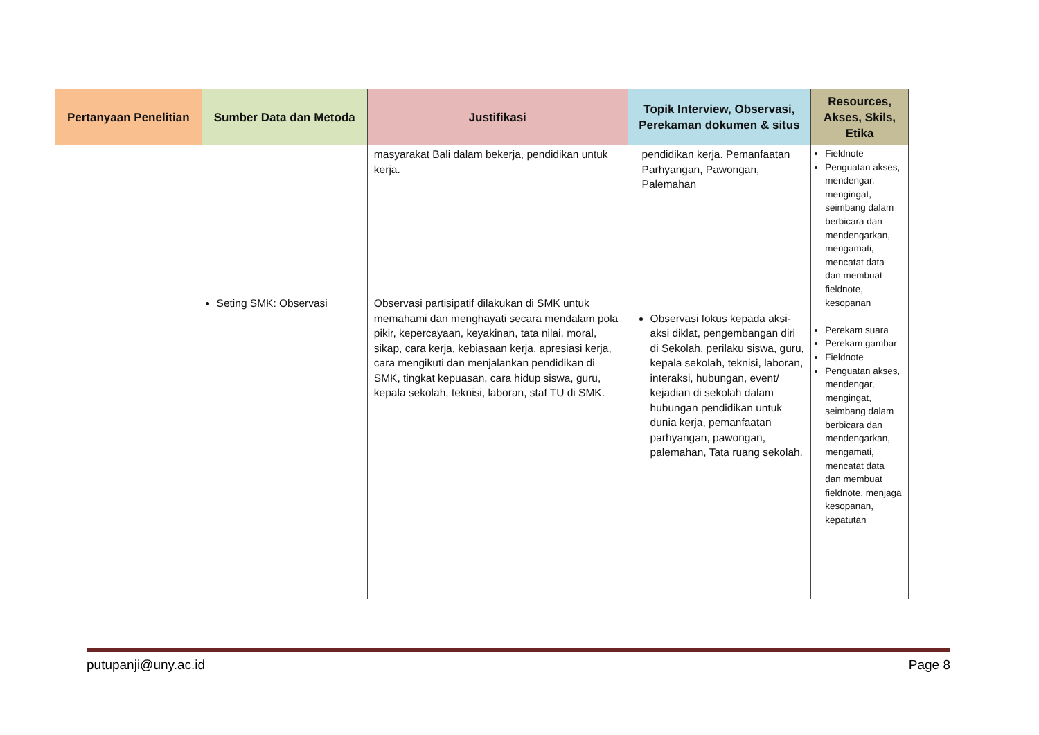| Pertanyaan Penelitian | Sumber Data dan Metoda | Justifikasi | Topik Interview, Observasi, Perekaman dokumen & situs | Resources, Akses, Skils, Etika |
| --- | --- | --- | --- | --- |
| | Seting SMK: Observasi | masyarakat Bali dalam bekerja, pendidikan untuk kerja. Observasi partisipatif dilakukan di SMK untuk memahami dan menghayati secara mendalam pola pikir, kepercayaan, keyakinan, tata nilai, moral, sikap, cara kerja, kebiasaan kerja, apresiasi kerja, cara mengikuti dan menjalankan pendidikan di SMK, tingkat kepuasan, cara hidup siswa, guru, kepala sekolah, teknisi, laboran, staf TU di SMK. | pendidikan kerja. Pemanfaatan Parhyangan, Pawongan, Palemahan Observasi fokus kepada aksi-aksi diklat, pengembangan diri di Sekolah, perilaku siswa, guru, kepala sekolah, teknisi, laboran, interaksi, hubungan, event/ kejadian di sekolah dalam hubungan pendidikan untuk dunia kerja, pemanfaatan parhyangan, pawongan, palemahan, Tata ruang sekolah. | Fieldnote Penguatan akses, mendengar, mengingat, seimbang dalam berbicara dan mendengarkan, mengamati, mencatat data dan membuat fieldnote, kesopanan Perekam suara Perekam gambar Fieldnote Penguatan akses, mendengar, mengingat, seimbang dalam berbicara dan mendengarkan, mengamati, mencatat data dan membuat fieldnote, menjaga kesopanan, kepatutan |
putupanji@uny.ac.id Page 8